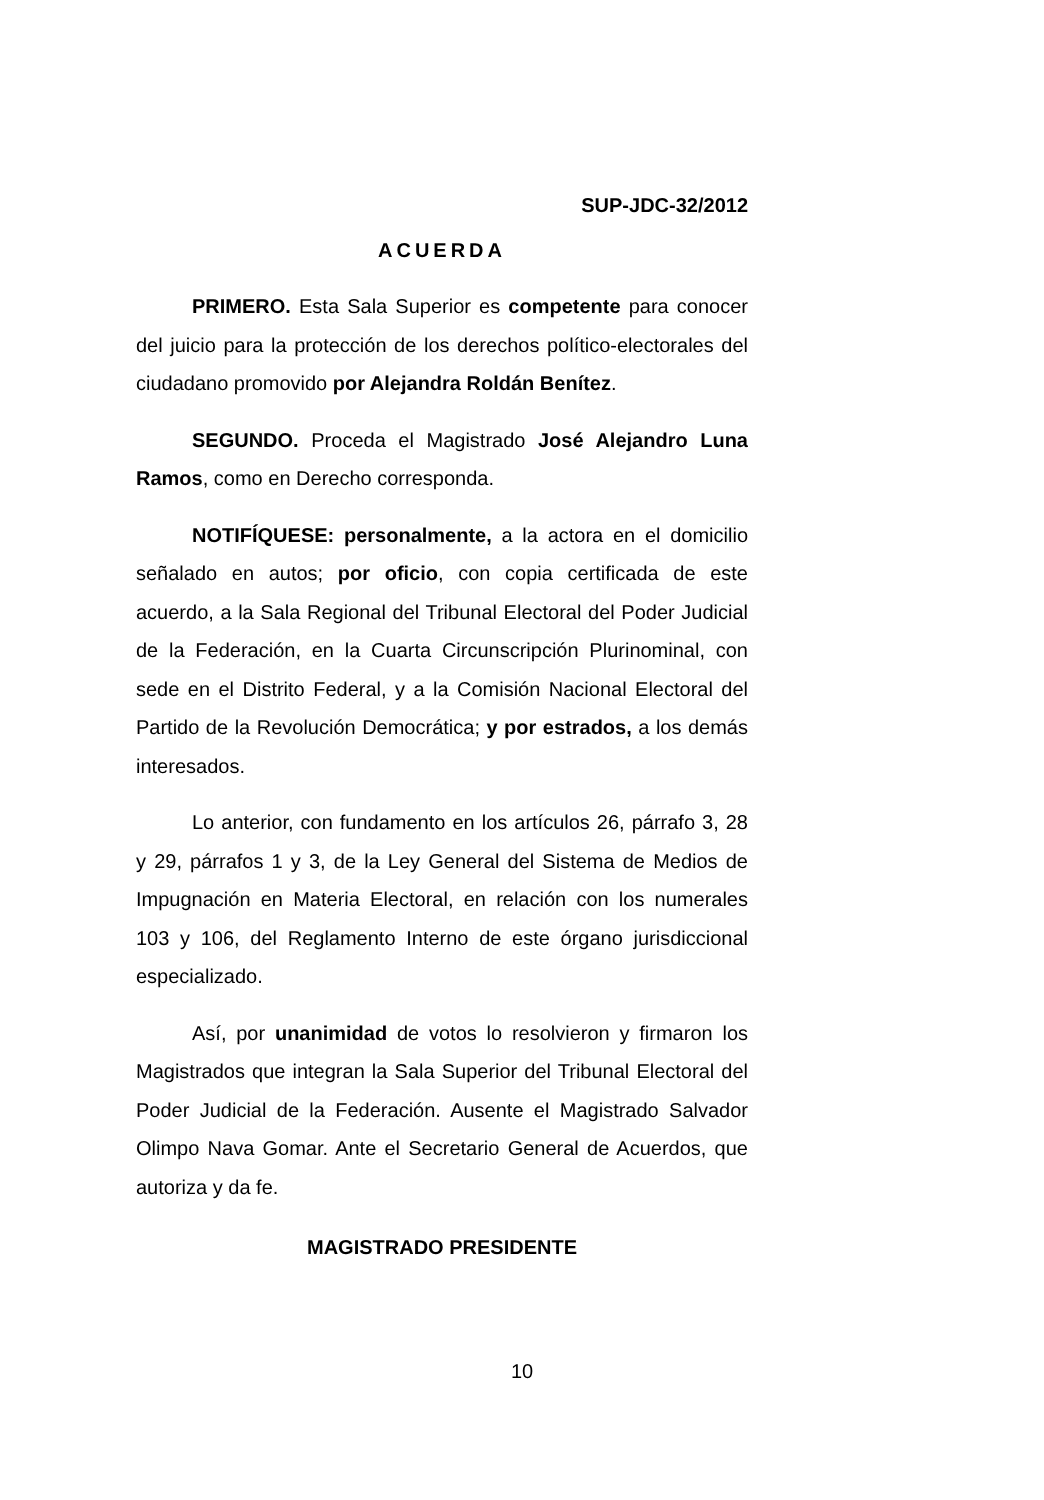SUP-JDC-32/2012
ACUERDA
PRIMERO. Esta Sala Superior es competente para conocer del juicio para la protección de los derechos político-electorales del ciudadano promovido por Alejandra Roldán Benítez.
SEGUNDO. Proceda el Magistrado José Alejandro Luna Ramos, como en Derecho corresponda.
NOTIFÍQUESE: personalmente, a la actora en el domicilio señalado en autos; por oficio, con copia certificada de este acuerdo, a la Sala Regional del Tribunal Electoral del Poder Judicial de la Federación, en la Cuarta Circunscripción Plurinominal, con sede en el Distrito Federal, y a la Comisión Nacional Electoral del Partido de la Revolución Democrática; y por estrados, a los demás interesados.
Lo anterior, con fundamento en los artículos 26, párrafo 3, 28 y 29, párrafos 1 y 3, de la Ley General del Sistema de Medios de Impugnación en Materia Electoral, en relación con los numerales 103 y 106, del Reglamento Interno de este órgano jurisdiccional especializado.
Así, por unanimidad de votos lo resolvieron y firmaron los Magistrados que integran la Sala Superior del Tribunal Electoral del Poder Judicial de la Federación. Ausente el Magistrado Salvador Olimpo Nava Gomar. Ante el Secretario General de Acuerdos, que autoriza y da fe.
MAGISTRADO PRESIDENTE
10